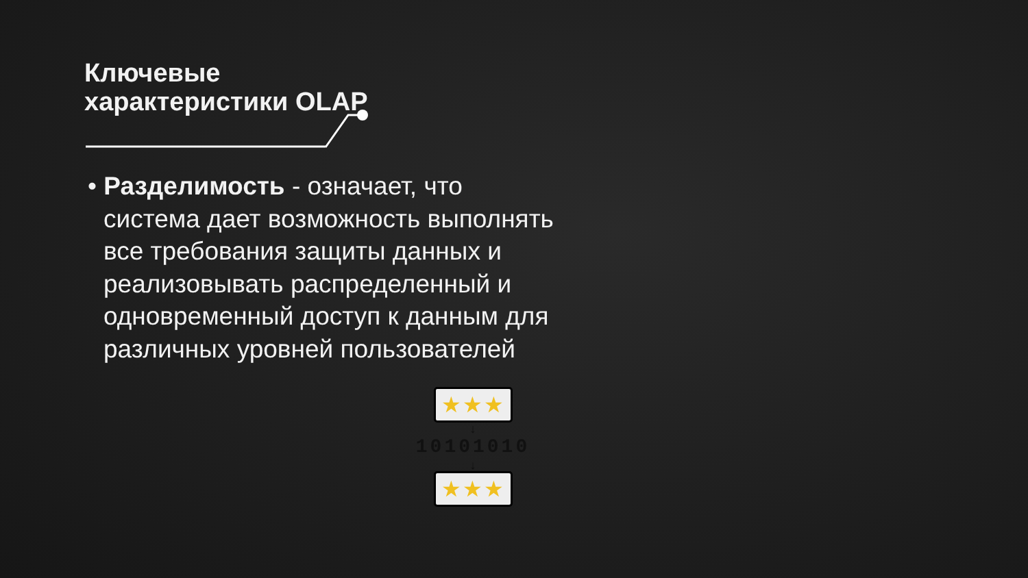Ключевые характеристики OLAP
• Разделимость - означает, что система дает возможность выполнять все требования защиты данных и реализовывать распределенный и одновременный доступ к данным для различных уровней пользователей
★★★
↓
10101010
↓
★★★